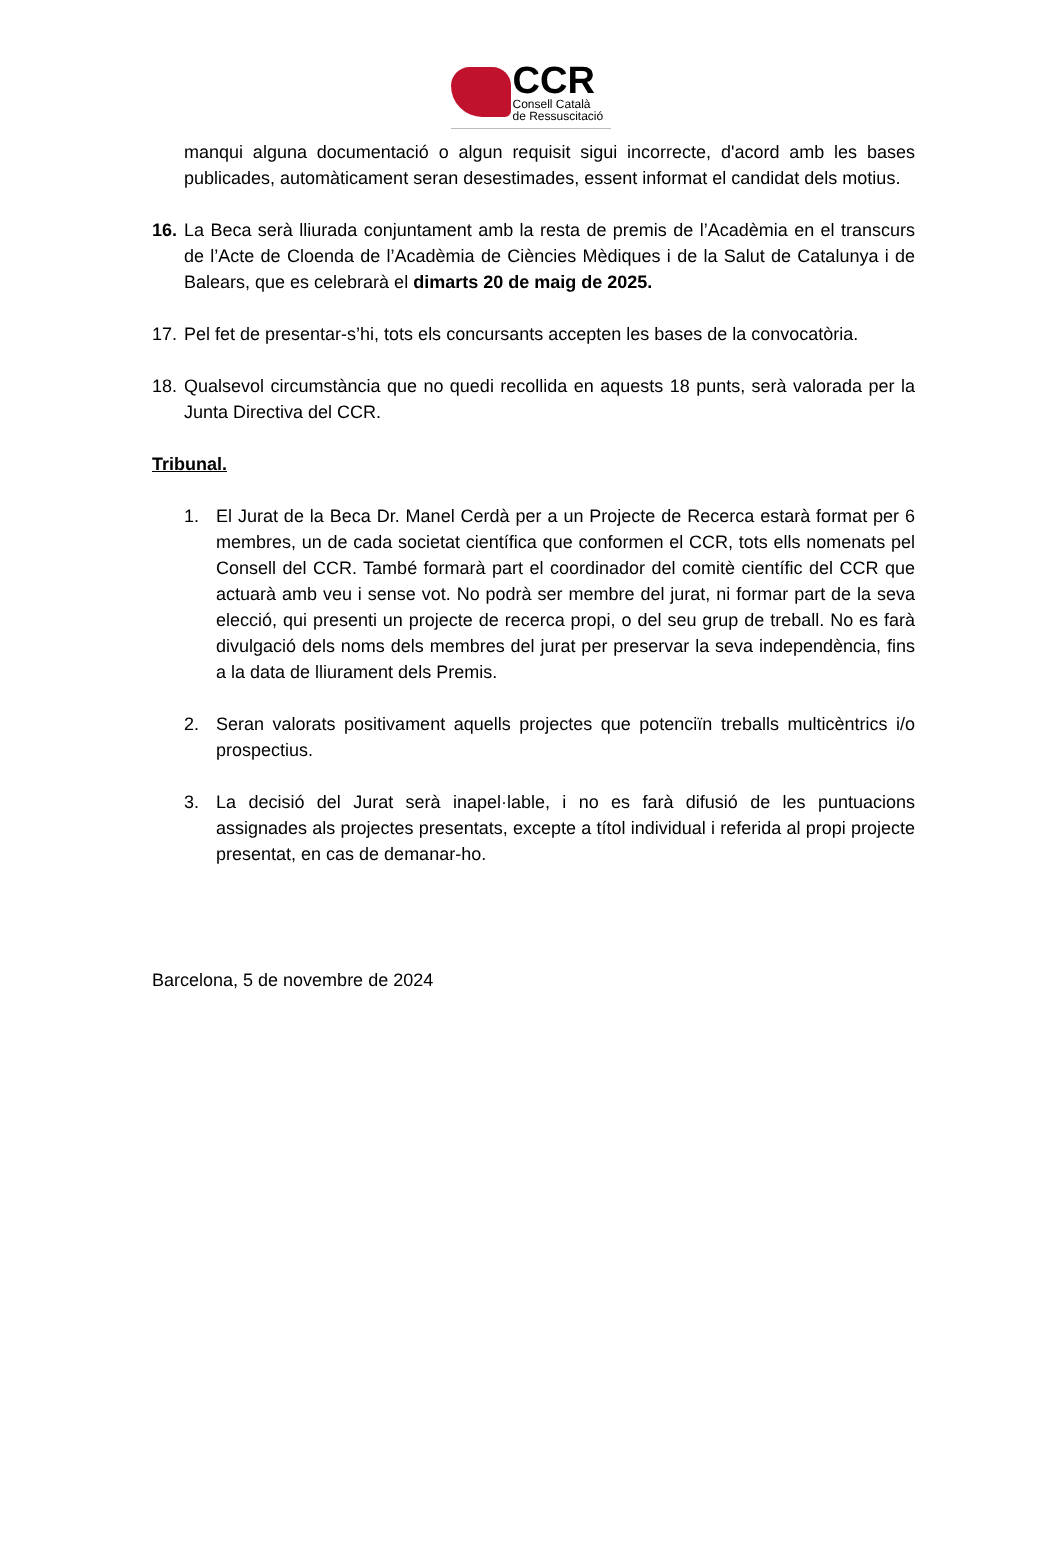CCR
Consell Català
de Ressuscitació
manqui alguna documentació o algun requisit sigui incorrecte, d'acord amb les bases publicades, automàticament seran desestimades, essent informat el candidat dels motius.
16.
La Beca serà lliurada conjuntament amb la resta de premis de l’Acadèmia en el transcurs de l’Acte de Cloenda de l’Acadèmia de Ciències Mèdiques i de la Salut de Catalunya i de Balears, que es celebrarà el dimarts 20 de maig de 2025.
17.
Pel fet de presentar-s’hi, tots els concursants accepten les bases de la convocatòria.
18.
Qualsevol circumstància que no quedi recollida en aquests 18 punts, serà valorada per la Junta Directiva del CCR.
Tribunal.
1. El Jurat de la Beca Dr. Manel Cerdà per a un Projecte de Recerca estarà format per 6 membres, un de cada societat científica que conformen el CCR, tots ells nomenats pel Consell del CCR. També formarà part el coordinador del comitè científic del CCR que actuarà amb veu i sense vot. No podrà ser membre del jurat, ni formar part de la seva elecció, qui presenti un projecte de recerca propi, o del seu grup de treball. No es farà divulgació dels noms dels membres del jurat per preservar la seva independència, fins a la data de lliurament dels Premis.
2. Seran valorats positivament aquells projectes que potenciïn treballs multicèntrics i/o prospectius.
3. La decisió del Jurat serà inapel·lable, i no es farà difusió de les puntuacions assignades als projectes presentats, excepte a títol individual i referida al propi projecte presentat, en cas de demanar-ho.
Barcelona, 5 de novembre de 2024